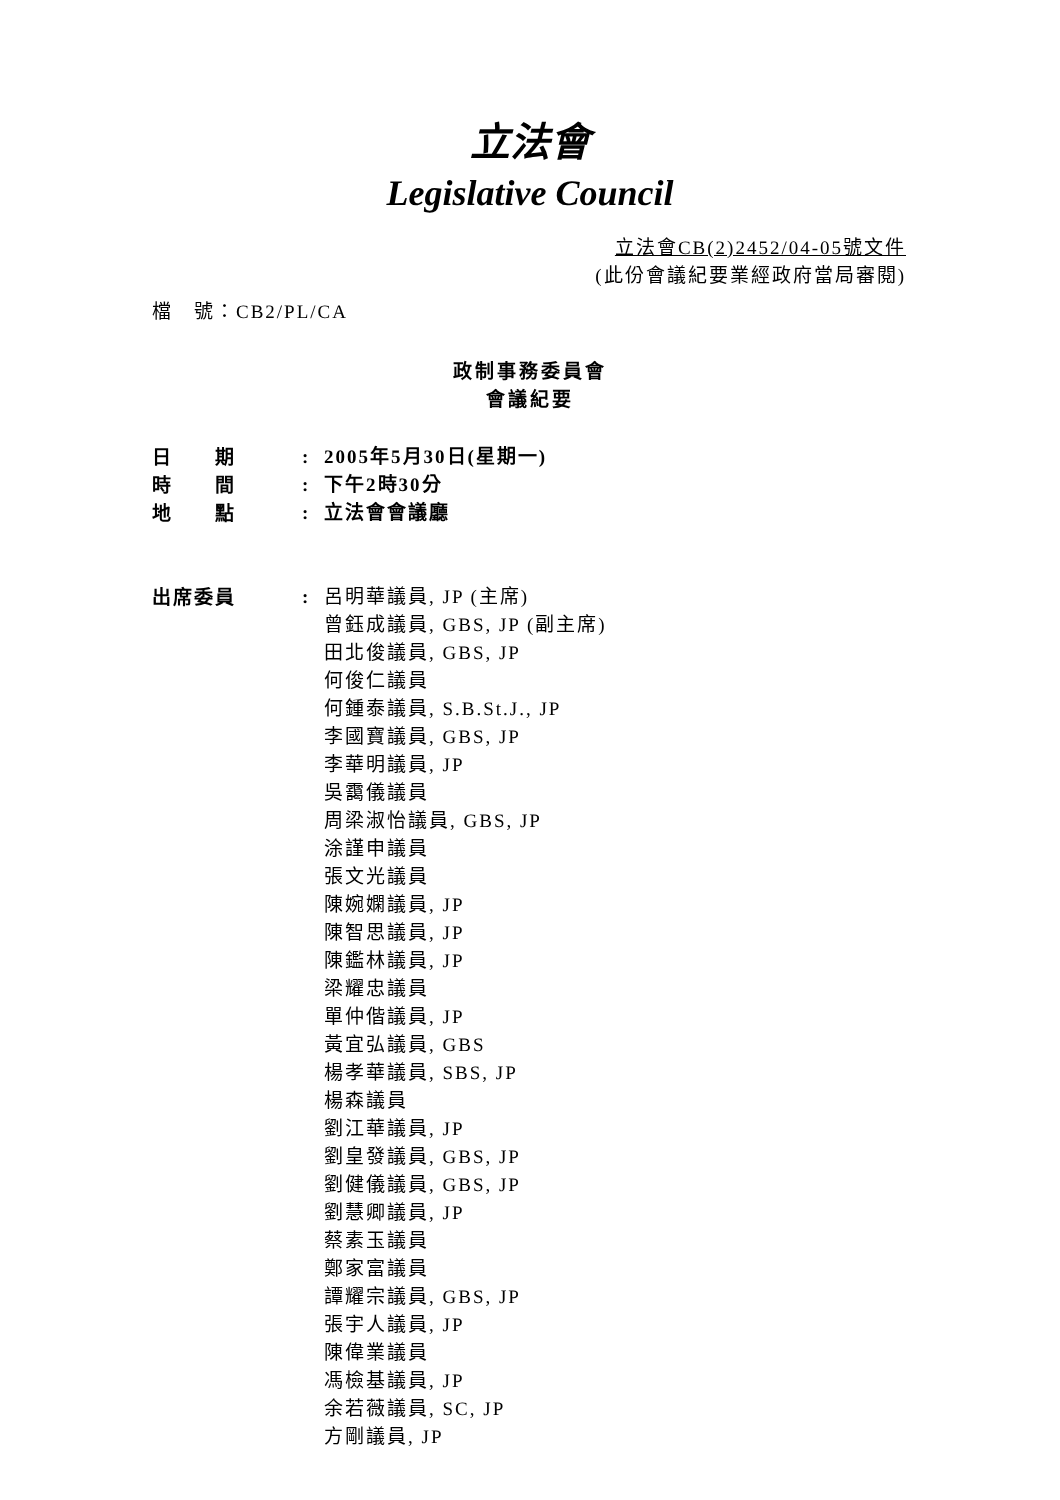立法會
Legislative Council
立法會CB(2)2452/04-05號文件
(此份會議紀要業經政府當局審閱)
檔　號：CB2/PL/CA
政制事務委員會
會議紀要
日　　期 : 2005年5月30日(星期一)
時　　間 : 下午2時30分
地　　點 : 立法會會議廳
出席委員 : 呂明華議員, JP (主席)
曾鈺成議員, GBS, JP (副主席)
田北俊議員, GBS, JP
何俊仁議員
何鍾泰議員, S.B.St.J., JP
李國寶議員, GBS, JP
李華明議員, JP
吳靄儀議員
周梁淑怡議員, GBS, JP
涂謹申議員
張文光議員
陳婉嫻議員, JP
陳智思議員, JP
陳鑑林議員, JP
梁耀忠議員
單仲偕議員, JP
黃宜弘議員, GBS
楊孝華議員, SBS, JP
楊森議員
劉江華議員, JP
劉皇發議員, GBS, JP
劉健儀議員, GBS, JP
劉慧卿議員, JP
蔡素玉議員
鄭家富議員
譚耀宗議員, GBS, JP
張宇人議員, JP
陳偉業議員
馮檢基議員, JP
余若薇議員, SC, JP
方剛議員, JP